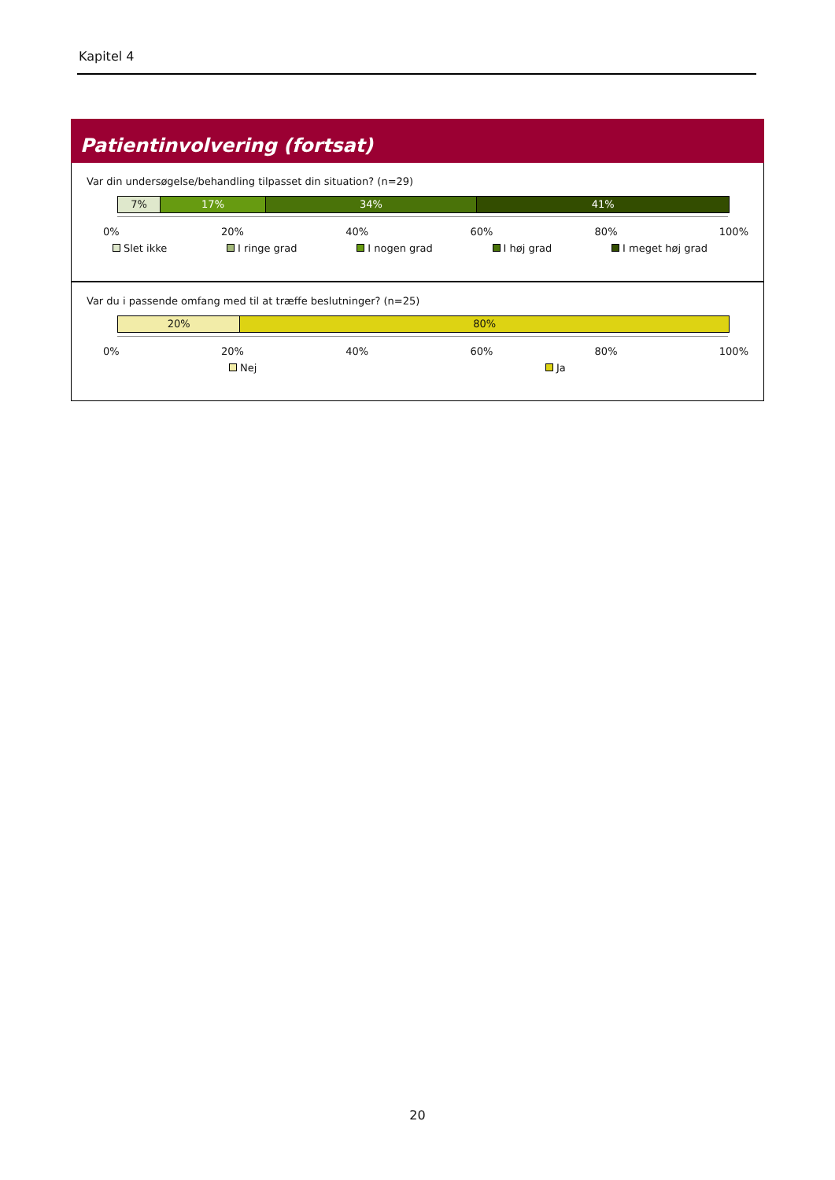Kapitel 4
Patientinvolvering (fortsat)
Var din undersøgelse/behandling tilpasset din situation? (n=29)
7% 17% 34% 41%
0% 20% 40% 60% 80% 100%
Slet ikke I ringe grad I nogen grad I høj grad I meget høj grad
Var du i passende omfang med til at træffe beslutninger? (n=25)
20% 80%
0% 20% 40% 60% 80% 100%
Nej Ja
20